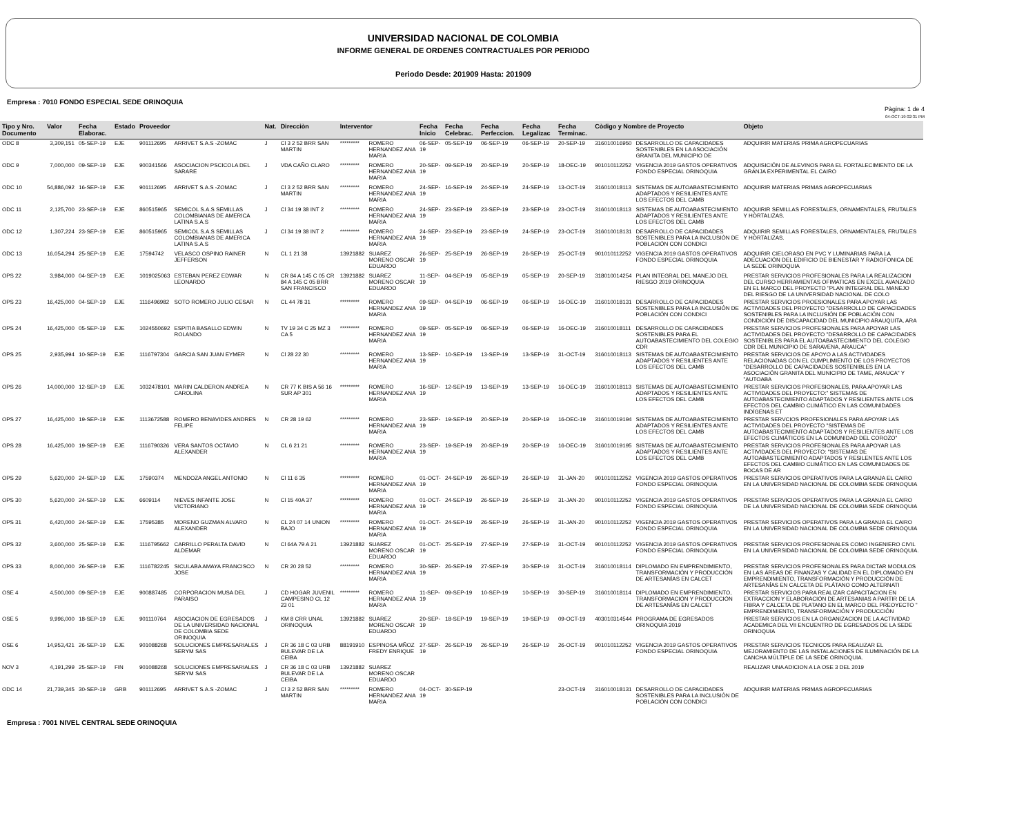UNIVERSIDAD NACIONAL DE COLOMBIA
INFORME GENERAL DE ORDENES CONTRACTUALES POR PERIODO
Periodo Desde: 201909 Hasta: 201909
Empresa : 7010 FONDO ESPECIAL SEDE ORINOQUIA
Pàgina: 1 de 4
04-OCT-19 02:31 PM
| Tipo y Nro. Documento | Valor | Fecha Elaborac. | Estado | Proveedor | | Nat. | Direcciòn | Interventor | | Fecha Inicio | Fecha Celebrac. | Fecha Perfeccion. | Fecha Legalizac | Fecha Terminac. | Còdigo y Nombre de Proyecto | | Objeto |
| --- | --- | --- | --- | --- | --- | --- | --- | --- | --- | --- | --- | --- | --- | --- | --- | --- | --- |
| ODC 8 | 3,309,151 | 05-SEP-19 | EJE | 901112695 | ARRIVET S.A.S -ZOMAC | J | Cl 3 2 52 BRR SAN MARTIN | ********* | ROMERO HERNANDEZ ANA MARIA | 06-SEP-19 | 05-SEP-19 | 06-SEP-19 | 06-SEP-19 | 20-SEP-19 | 316010016950 | DESARROLLO DE CAPACIDADES SOSTENIBLES EN LA ASOCIACIÓN GRANITA DEL MUNICIPIO DE | ADQUIRIR MATERIAS PRIMA AGROPECUARIAS |
| ODC 9 | 7,000,000 | 09-SEP-19 | EJE | 900341566 | ASOCIACION PSCICOLA DEL SARARE | J | VDA CAÑO CLARO | ********* | ROMERO HERNANDEZ ANA MARIA | 20-SEP-19 | 09-SEP-19 | 20-SEP-19 | 20-SEP-19 | 18-DEC-19 | 901010112252 | VIGENCIA 2019 GASTOS OPERATIVOS FONDO ESPECIAL ORINOQUIA | ADQUISICIÓN DE ALEVINOS PARA EL FORTALECIMIENTO DE LA GRANJA EXPERIMENTAL EL CAIRO |
| ODC 10 | 54,886,092 | 16-SEP-19 | EJE | 901112695 | ARRIVET S.A.S -ZOMAC | J | Cl 3 2 52 BRR SAN MARTIN | ********* | ROMERO HERNANDEZ ANA MARIA | 24-SEP-19 | 16-SEP-19 | 24-SEP-19 | 24-SEP-19 | 13-OCT-19 | 316010018113 | SISTEMAS DE AUTOABASTECIMIENTO ADAPTADOS Y RESILIENTES ANTE LOS EFECTOS DEL CAMB | ADQUIRIR MATERIAS PRIMAS AGROPECUARIAS |
| ODC 11 | 2,125,700 | 23-SEP-19 | EJE | 860515965 | SEMICOL S.A.S SEMILLAS COLOMBIANAS DE AMERICA LATINA S.A.S | J | Cl 34 19 38 INT 2 | ********* | ROMERO HERNANDEZ ANA MARIA | 24-SEP-19 | 23-SEP-19 | 23-SEP-19 | 23-SEP-19 | 23-OCT-19 | 316010018113 | SISTEMAS DE AUTOABASTECIMIENTO ADAPTADOS Y RESILIENTES ANTE LOS EFECTOS DEL CAMB | ADQUIRIR SEMILLAS FORESTALES, ORNAMENTALES, FRUTALES Y HORTALIZAS. |
| ODC 12 | 1,307,224 | 23-SEP-19 | EJE | 860515965 | SEMICOL S.A.S SEMILLAS COLOMBIANAS DE AMERICA LATINA S.A.S | J | Cl 34 19 38 INT 2 | ********* | ROMERO HERNANDEZ ANA MARIA | 24-SEP-19 | 23-SEP-19 | 23-SEP-19 | 24-SEP-19 | 23-OCT-19 | 316010018131 | DESARROLLO DE CAPACIDADES SOSTENIBLES PARA LA INCLUSIÓN DE POBLACIÓN CON CONDICI | ADQUIRIR SEMILLAS FORESTALES, ORNAMENTALES, FRUTALES Y HORTALIZAS. |
| ODC 13 | 16,054,294 | 25-SEP-19 | EJE | 17594742 | VELASCO OSPINO RAINER JEFFERSON | N | CL 1 21 38 | 13921882 | SUAREZ MORENO OSCAR EDUARDO | 26-SEP-19 | 25-SEP-19 | 26-SEP-19 | 26-SEP-19 | 25-OCT-19 | 901010112252 | VIGENCIA 2019 GASTOS OPERATIVOS FONDO ESPECIAL ORINOQUIA | ADQUIRIR CIELORASO EN PVC Y LUMINARIAS PARA LA ADECUACIÓN DEL EDIFICIO DE BIENESTAR Y RADIOFONICA DE LA SEDE ORINOQUIA |
| OPS 22 | 3,984,000 | 04-SEP-19 | EJE | 1019025063 | ESTEBAN PEREZ EDWAR LEONARDO | N | CR 84 A 145 C 05 CR 84 A 145 C 05 BRR SAN FRANCISCO | 13921882 | SUAREZ MORENO OSCAR EDUARDO | 11-SEP-19 | 04-SEP-19 | 05-SEP-19 | 05-SEP-19 | 20-SEP-19 | 318010014254 | PLAN INTEGRAL DEL MANEJO DEL RIESGO 2019 ORINOQUIA | PRESTAR SERVICIOS PROFESIONALES PARA LA REALIZACION DEL CURSO HERRAMIENTAS OFIMATICAS EN EXCEL AVANZADO EN EL MARCO DEL PROYECTO "PLAN INTEGRAL DEL MANEJO DEL RIESGO DE LA UNIVERSIDAD NACIONAL DE COLO |
| OPS 23 | 16,425,000 | 04-SEP-19 | EJE | 1116496982 | SOTO ROMERO JULIO CESAR | N | CL 44 78 31 | ********* | ROMERO HERNANDEZ ANA MARIA | 09-SEP-19 | 04-SEP-19 | 06-SEP-19 | 06-SEP-19 | 16-DEC-19 | 316010018131 | DESARROLLO DE CAPACIDADES SOSTENIBLES PARA LA INCLUSIÓN DE POBLACIÓN CON CONDICI | PRESTAR SERVICIOS PROESIONALES PARA APOYAR LAS ACTIVIDADES DEL PROYECTO "DESARROLLO DE CAPACIDADES SOSTENIBLES PARA LA INCLUSIÓN DE POBLACIÓN CON CONDICIÓN DE DISCAPACIDAD DEL MUNICIPIO ARAUQUITA, ARA |
| OPS 24 | 16,425,000 | 05-SEP-19 | EJE | 1024550692 | ESPITIA BASALLO EDWIN ROLANDO | N | TV 19 34 C 25 MZ 3 CA 5 | ********* | ROMERO HERNANDEZ ANA MARIA | 09-SEP-19 | 05-SEP-19 | 06-SEP-19 | 06-SEP-19 | 16-DEC-19 | 316010018111 | DESARROLLO DE CAPACIDADES SOSTENIBLES PARA EL AUTOABASTECIMIENTO DEL COLEGIO CDR | PRESTAR SERVICIOS PROFESIONALES PARA APOYAR LAS ACTIVIDADES DEL PROYECTO "DESARROLLO DE CAPACIDADES SOSTENIBLES PARA EL AUTOABASTECIMIENTO DEL COLEGIO CDR DEL MUNICIPIO DE SARAVENA, ARAUCA" |
| OPS 25 | 2,935,994 | 10-SEP-19 | EJE | 1116797304 | GARCIA SAN JUAN EYMER | N | Cl 28 22 30 | ********* | ROMERO HERNANDEZ ANA MARIA | 13-SEP-19 | 10-SEP-19 | 13-SEP-19 | 13-SEP-19 | 31-OCT-19 | 316010018113 | SISTEMAS DE AUTOABASTECIMIENTO ADAPTADOS Y RESILIENTES ANTE LOS EFECTOS DEL CAMB | PRESTAR SERVICIOS DE APOYO A LAS ACTIVIDADES RELACIONADAS CON EL CUMPLIMIENTO DE LOS PROYECTOS "DESARROLLO DE CAPACIDADES SOSTENIBLES EN LA ASOCIACIÓN GRANITA DEL MUNICIPIO DE TAME, ARAUCA" Y "AUTOABA |
| OPS 26 | 14,000,000 | 12-SEP-19 | EJE | 1032478101 | MARIN CALDERON ANDREA CAROLINA | N | CR 77 K BIS A 56 16 SUR AP 301 | ********* | ROMERO HERNANDEZ ANA MARIA | 16-SEP-19 | 12-SEP-19 | 13-SEP-19 | 13-SEP-19 | 16-DEC-19 | 316010018113 | SISTEMAS DE AUTOABASTECIMIENTO ADAPTADOS Y RESILIENTES ANTE LOS EFECTOS DEL CAMB | PRESTAR SERVICIOS PROFESIONALES, PARA APOYAR LAS ACTIVIDADES DEL PROYECTO:" SISTEMAS DE AUTOABASTECIMIENTO ADAPTADOS Y RESILIENTES ANTE LOS EFECTOS DEL CAMBIO CLIMÁTICO EN LAS COMUNIDADES INDÍGENAS ET |
| OPS 27 | 16,425,000 | 19-SEP-19 | EJE | 1113672588 | ROMERO BENAVIDES ANDRES FELIPE | N | CR 28 19 62 | ********* | ROMERO HERNANDEZ ANA MARIA | 23-SEP-19 | 19-SEP-19 | 20-SEP-19 | 20-SEP-19 | 16-DEC-19 | 316010019194 | SISTEMAS DE AUTOABASTECIMIENTO ADAPTADOS Y RESILIENTES ANTE LOS EFECTOS DEL CAMB | PRESTAR SERVCIOS PROFESIONALES PARA APOYAR LAS ACTIVIDADES DEL PROYECTO "SISTEMAS DE AUTOABASTECIMIENTO ADAPTADOS Y RESILIENTES ANTE LOS EFECTOS CLIMÁTICOS EN LA COMUNIDAD DEL COROZO" |
| OPS 28 | 16,425,000 | 19-SEP-19 | EJE | 1116790326 | VERA SANTOS OCTAVIO ALEXANDER | N | CL 6 21 21 | ********* | ROMERO HERNANDEZ ANA MARIA | 23-SEP-19 | 19-SEP-19 | 20-SEP-19 | 20-SEP-19 | 16-DEC-19 | 316010019195 | SISTEMAS DE AUTOABASTECIMIENTO ADAPTADOS Y RESILIENTES ANTE LOS EFECTOS DEL CAMB | PRESTAR SERVICIOS PROFESIONALES PARA APOYAR LAS ACTIVIDADES DEL PROYECTO: "SISTEMAS DE AUTOABASTECIMIENTO ADAPTADOS Y RESILENTES ANTE LOS EFECTOS DEL CAMBIO CLIMÁTICO EN LAS COMUNIDADES DE BOCAS DE AR |
| OPS 29 | 5,620,000 | 24-SEP-19 | EJE | 17590374 | MENDOZA ANGEL ANTONIO | N | Cl 11 6 35 | ********* | ROMERO HERNANDEZ ANA MARIA | 01-OCT-19 | 24-SEP-19 | 26-SEP-19 | 26-SEP-19 | 31-JAN-20 | 901010112252 | VIGENCIA 2019 GASTOS OPERATIVOS FONDO ESPECIAL ORINOQUIA | PRESTAR SERVICIOS OPERATIVOS PARA LA GRANJA EL CAIRO EN LA UNIVERSIDAD NACIONAL DE COLOMBIA SEDE ORINOQUIA |
| OPS 30 | 5,620,000 | 24-SEP-19 | EJE | 6609114 | NIEVES INFANTE JOSE VICTORIANO | N | Cl 15 40A 37 | ********* | ROMERO HERNANDEZ ANA MARIA | 01-OCT-19 | 24-SEP-19 | 26-SEP-19 | 26-SEP-19 | 31-JAN-20 | 901010112252 | VIGENCIA 2019 GASTOS OPERATIVOS FONDO ESPECIAL ORINOQUIA | PRESTAR SERVICIOS OPERATIVOS PARA LA GRANJA EL CAIRO DE LA UNIVERSIDAD NACIONAL DE COLOMBIA SEDE ORINOQUIA |
| OPS 31 | 6,420,000 | 24-SEP-19 | EJE | 17595385 | MORENO GUZMAN ALVARO ALEXANDER | N | CL 24 07 14 UNION BAJO | ********* | ROMERO HERNANDEZ ANA MARIA | 01-OCT-19 | 24-SEP-19 | 26-SEP-19 | 26-SEP-19 | 31-JAN-20 | 901010112252 | VIGENCIA 2019 GASTOS OPERATIVOS FONDO ESPECIAL ORINOQUIA | PRESTAR SERVICIOS OPERATIVOS PARA LA GRANJA EL CAIRO EN LA UNIVERSIDAD NACIONAL DE COLOMBIA SEDE ORINOQUIA |
| OPS 32 | 3,600,000 | 25-SEP-19 | EJE | 1116795662 | CARRILLO PERALTA DAVID ALDEMAR | N | Cl 64A 79 A 21 | 13921882 | SUAREZ MORENO OSCAR EDUARDO | 01-OCT-19 | 25-SEP-19 | 27-SEP-19 | 27-SEP-19 | 31-OCT-19 | 901010112252 | VIGENCIA 2019 GASTOS OPERATIVOS FONDO ESPECIAL ORINOQUIA | PRESTAR SERVICIOS PROFESIONALES COMO INGENIERO CIVIL EN LA UNIVERSIDAD NACIONAL DE COLOMBIA SEDE ORINOQUIA. |
| OPS 33 | 8,000,000 | 26-SEP-19 | EJE | 1116782245 | SICULABA AMAYA FRANCISCO JOSE | N | CR 20 28 52 | ********* | ROMERO HERNANDEZ ANA MARIA | 30-SEP-19 | 26-SEP-19 | 27-SEP-19 | 30-SEP-19 | 31-OCT-19 | 316010018114 | DIPLOMADO EN EMPRENDIMIENTO, TRANSFORMACIÓN Y PRODUCCIÓN DE ARTESANÍAS EN CALCET | PRESTAR SERVICIOS PROFESIONALES PARA DICTAR MODULOS EN LAS ÁREAS DE FINANZAS Y CALIDAD EN EL DIPLOMADO EN EMPRENDIMIENTO, TRANSFORMACIÓN Y PRODUCCIÓN DE ARTESANÍAS EN CALCETA DE PLÁTANO COMO ALTERNATI |
| OSE 4 | 4,500,000 | 09-SEP-19 | EJE | 900887485 | CORPORACION MUSA DEL PARAISO | J | CD HOGAR JUVENIL CAMPESINO CL 12 23 01 | ********* | ROMERO HERNANDEZ ANA MARIA | 11-SEP-19 | 09-SEP-19 | 10-SEP-19 | 10-SEP-19 | 30-SEP-19 | 316010018114 | DIPLOMADO EN EMPRENDIMIENTO, TRANSFORMACIÓN Y PRODUCCIÓN DE ARTESANÍAS EN CALCET | PRESTAR SERVICIOS PARA REALIZAR CAPACITACION EN EXTRACCION Y ELABORACIÓN DE ARTESANIAS A PARTIR DE LA FIBRA Y CALCETA DE PLATANO EN EL MARCO DEL PREOYECTO " EMPRENDIMIENTO, TRANSFORMACIÓN Y PRODUCCIÓN |
| OSE 5 | 9,996,000 | 18-SEP-19 | EJE | 901110764 | ASOCIACION DE EGRESADOS DE LA UNIVERSIDAD NACIONAL DE COLOMBIA SEDE ORINOQUIA | J | KM 8 CRR UNAL ORINOQUIA | 13921882 | SUAREZ MORENO OSCAR EDUARDO | 20-SEP-19 | 18-SEP-19 | 19-SEP-19 | 19-SEP-19 | 09-OCT-19 | 403010314544 | PROGRAMA DE EGRESADOS ORINOQUIA 2019 | PRESTAR SERVICIOS EN LA ORGANIZACION DE LA ACTIVIDAD ACADEMICA DEL VII ENCUENTRO DE EGRESADOS DE LA SEDE ORINOQUIA |
| OSE 6 | 14,953,421 | 26-SEP-19 | EJE | 901088268 | SOLUCIONES EMPRESARIALES SERYM SAS | J | CR 36 18 C 03 URB BULEVAR DE LA CEIBA | 88191910 | ESPINOSA MÑOZ FREDY ENRIQUE | 27-SEP-19 | 26-SEP-19 | 26-SEP-19 | 26-SEP-19 | 26-OCT-19 | 901010112252 | VIGENCIA 2019 GASTOS OPERATIVOS FONDO ESPECIAL ORINOQUIA | PRESTAR SERVICIOS TECNICOS PARA REALIZAR EL MEJORAMIENTO DE LAS INSTALACIONES DE ILUMINACIÓN DE LA CANCHA MÚLTIPLE DE LA SEDE ORINOQUIA. |
| NOV 3 | 4,191,299 | 25-SEP-19 | FIN | 901088268 | SOLUCIONES EMPRESARIALES SERYM SAS | J | CR 36 18 C 03 URB BULEVAR DE LA CEIBA | 13921882 | SUAREZ MORENO OSCAR EDUARDO | | | | | | | | REALIZAR UNA ADICION A LA OSE 3 DEL 2019 |
| ODC 14 | 21,739,345 | 30-SEP-19 | GRB | 901112695 | ARRIVET S.A.S -ZOMAC | J | Cl 3 2 52 BRR SAN MARTIN | ********* | ROMERO HERNANDEZ ANA MARIA | 04-OCT-19 | 30-SEP-19 | | | 23-OCT-19 | 316010018131 | DESARROLLO DE CAPACIDADES SOSTENIBLES PARA LA INCLUSIÓN DE POBLACIÓN CON CONDICI | ADQUIRIR MATERIAS PRIMAS AGROPECUARIAS |
Empresa : 7001 NIVEL CENTRAL SEDE ORINOQUIA